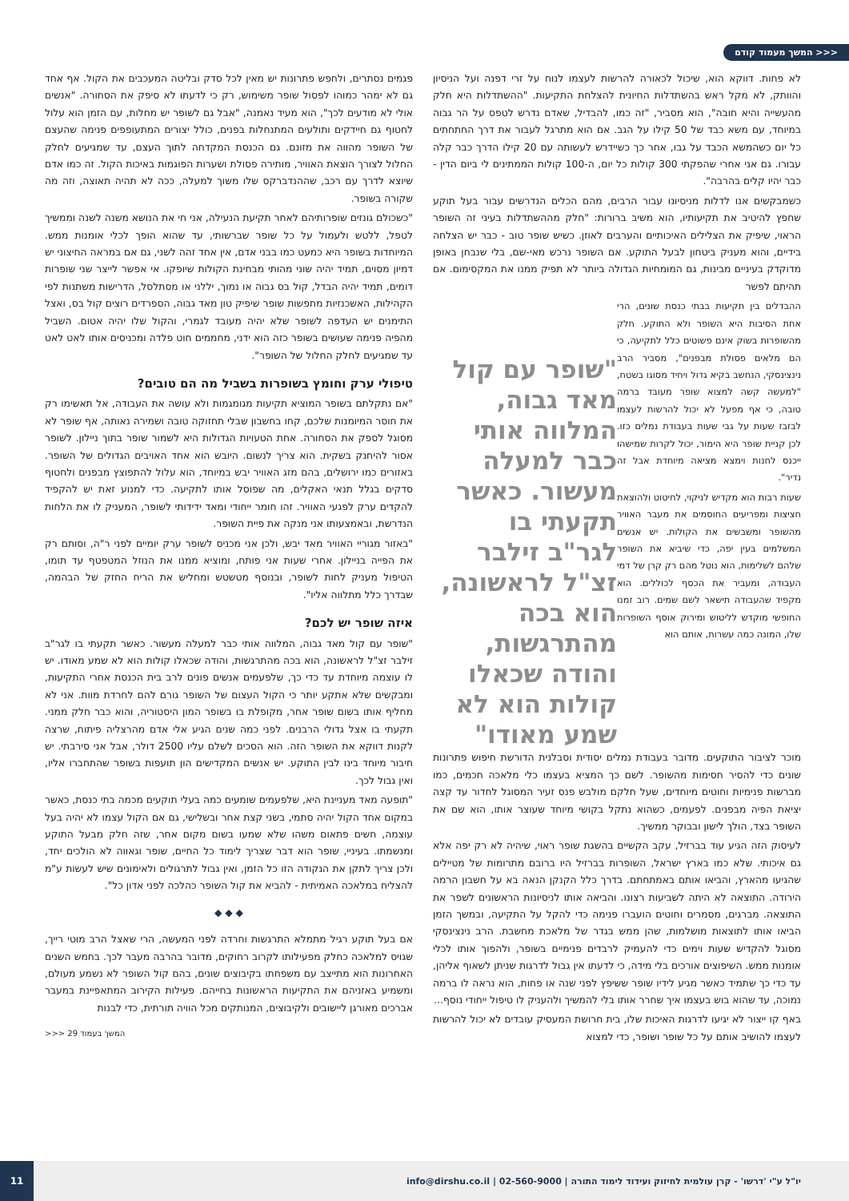<<< המשך מעמוד קודם
לא פחות. דווקא הוא, שיכול לכאורה להרשות לעצמו לנוח על זרי דפנה ועל הניסיון והוותק, לא מקל ראש בהשתדלות החיונית להצלחת התקיעות. "ההשתדלות היא חלק מהעשייה והיא חובה", הוא מסביר, "זה כמו, להבדיל, שאדם נדרש לטפס על הר גבוה במיוחד, עם משא כבד של 50 קילו על הגב. אם הוא מתרגל לעבור את דרך החתחתים כל יום כשהמשא הכבד על גבו, אחר כך כשיידרש לעשותה עם 20 קילו הדרך כבר קלה עבורו. גם אני אחרי שהפקתי 300 קולות כל יום, ה-100 קולות הממתינים לי ביום הדין - כבר יהיו קלים בהרבה".
כשמבקשים אנו לדלות מניסיונו עבור הרבים, מהם הכלים הנדרשים עבור בעל תוקע שחפץ להיטיב את תקיעותיו, הוא משיב ברורות: "חלק מההשתדלות בעיני זה השופר הראוי, שיפיק את הצלילים האיכותיים והערבים לאוזן. כשיש שופר טוב - כבר יש הצלחה בידיים, והוא מעניק ביטחון לבעל התוקע. אם השופר נרכש מאי-שם, בלי שנבחן באופן מדוקדק בעיניים מבינות, גם המומחיות הגדולה ביותר לא תפיק ממנו את המקסימום. אם תהיתם לפשר
"שופר עם קול מאד גבוה, המלווה אותי כבר למעלה מעשור. כאשר תקעתי בו לגר"ב זילבר זצ"ל לראשונה, הוא בכה מהתרגשות, והודה שכאלו קולות הוא לא שמע מאודו"
ההבדלים בין תקיעות בבתי כנסת שונים, הרי אחת הסיבות היא השופר ולא התוקע. חלק מהשופרות בשוק אינם פשוטים כלל לתקיעה, כי הם מלאים פסולת מבפנים", מסביר הרב נינצינסקי, הנחשב בקיא גדול ויחיד מסוגו בשטח, "למעשה קשה למצוא שופר מעובד ברמה טובה, כי אף מפעל לא יכול להרשות לעצמו לבזבז שעות על גבי שעות בעבודת נמלים כזו. לכן קניית שופר היא הימור, יכול לקרות שמישהו ייכנס לחנות וימצא מציאה מיוחדת אבל זה נדיר".
שעות רבות הוא מקדיש לניקוי, לחיטוט ולהוצאת חציצות ומפריעים החוסמים את מעבר האוויר מהשופר ומשבשים את הקולות. יש אנשים המשלמים בעין יפה, כדי שיביא את השופר שלהם לשלימות, הוא נוטל מהם רק קרן של דמי העבודה, ומעביר את הכסף לכוללים. הוא מקפיד שהעבודה תישאר לשם שמים. רוב זמנו החופשי מוקדש לליטוש ומירוק אוסף השופרות שלו, המונה כמה עשרות, אותם הוא
מוכר לציבור התוקעים. מדובר בעבודת נמלים יסודית וסבלנית הדורשת חיפוש פתרונות שונים כדי להסיר חסימות מהשופר. לשם כך המציא בעצמו כלי מלאכה חכמים, כמו מברשות פנימיות וחוטים מיוחדים, שעל חלקם מולבש פנס זעיר המסוגל לחדור עד קצה יציאת הפיה מבפנים. לפעמים, כשהוא נתקל בקושי מיוחד שעוצר אותו, הוא שם את השופר בצד, הולך לישון ובבוקר ממשיך.
לעיסוק הזה הגיע עוד בברזיל, עקב הקשיים בהשגת שופר ראוי, שיהיה לא רק יפה אלא גם איכותי. שלא כמו בארץ ישראל, השופרות בברזיל היו ברובם מתרומות של מטיילים שהגיעו מהארץ, והביאו אותם באמתחתם. בדרך כלל הקנקן הנאה בא על חשבון הרמה הירודה. התוצאה לא היתה לשביעות רצונו. והביאה אותו לניסיונות הראשונים לשפר את התוצאה. מברגים, מסמרים וחוטים הועברו פנימה כדי להקל על התקיעה, ובמשך הזמן הביאו אותו לתוצאות מושלמות, שהן ממש בגדר של מלאכת מחשבת. הרב נינצינסקי מסוגל להקדיש שעות וימים כדי להעמיק לרבדים פנימיים בשופר, ולהפוך אותו לכלי אומנות ממש. השיפוצים אורכים בלי מידה, כי לדעתו אין גבול לדרגות שניתן לשאוף אליהן, עד כדי כך שתמיד כאשר מגיע לידיו שופר ששיפץ לפני שנה או פחות, הוא נראה לו ברמה נמוכה, עד שהוא בוש בעצמו איך שחרר אותו בלי להמשיך ולהעניק לו טיפול ייחודי נוסף...
באף קו ייצור לא יגיעו לדרגות האיכות שלו, בית חרושת המעסיק עובדים לא יכול להרשות לעצמו להושיב אותם על כל שופר ושופר, כדי למצוא
פגמים נסתרים, ולחפש פתרונות יש מאין לכל סדק ובליטה המעכבים את הקול. אף אחד גם לא ימהר כמוהו לפסול שופר משימוש, רק כי לדעתו לא סיפק את הסחורה. "אנשים אולי לא מודעים לכך", הוא מעיד נאמנה, "אבל גם לשופר יש מחלות, עם הזמן הוא עלול לחטוף גם חיידקים ותולעים המתנחלות בפנים, כולל יצורים המתעופפים פנימה שהעצם של השופר מהווה את מזונם. גם הכנסת המקדחה לתוך העצם, עד שמגיעים לחלק החלול לצורך הוצאת האוויר, מותירה פסולת ושערות הפוגמות באיכות הקול. זה כמו אדם שיוצא לדרך עם רכב, שההנדברקס שלו משוך למעלה, ככה לא תהיה תאוצה, וזה מה שקורה בשופר.
"כשכולם גונזים שופרותיהם לאחר תקיעת הנעילה, אני חי את הנושא משנה לשנה וממשיך לטפל, ללטש ולעמול על כל שופר שברשותי, עד שהוא הופך לכלי אומנות ממש. המיוחדות בשופר היא כמעט כמו בבני אדם, אין אחד זהה לשני, גם אם במראה החיצוני יש דמיון מסוים, תמיד יהיה שוני מהותי מבחינת הקולות שיופקו. אי אפשר לייצר שני שופרות דומים, תמיד יהיה הבדל, קול בס גבוה או נמוך, יללני או מסתלסל, הדרישות משתנות לפי הקהילות, האשכנזיות מחפשות שופר שיפיק טון מאד גבוה, הספרדים רוצים קול בס, ואצל התימנים יש העדפה לשופר שלא יהיה מעובד לגמרי, והקול שלו יהיה אטום. השביל מהפיה פנימה שעושים בשופר כזה הוא ידני, מחממים חוט פלדה ומכניסים אותו לאט לאט עד שמגיעים לחלק החלול של השופר".
טיפולי ערק וחומץ בשופרות בשביל מה הם טובים?
"אם נתקלתם בשופר המוציא תקיעות מגומגמות ולא עושה את העבודה, אל תאשימו רק את חוסר המיומנות שלכם, קחו בחשבון שבלי תחזוקה טובה ושמירה נאותה, אף שופר לא מסוגל לספק את הסחורה. אחת הטעויות הגדולות היא לשמור שופר בתוך ניילון. לשופר אסור להיחנק בשקית. הוא צריך לנשום. היובש הוא אחד האויבים הגדולים של השופר. באזורים כמו ירושלים, בהם מזג האוויר יבש במיוחד, הוא עלול להתפוצץ מבפנים ולחטוף סדקים בגלל תנאי האקלים, מה שפוסל אותו לתקיעה. כדי למנוע זאת יש להקפיד להקדים ערק לפגעי האוויר. זהו חומר ייחודי ומאד ידידותי לשופר, המעניק לו את הלחות הנדרשת, ובאמצעותו אני מנקה את פיית השופר.
"באזור מגוריי האוויר מאד יבש, ולכן אני מכניס לשופר ערק יומיים לפני ר"ה, וסותם רק את הפייה בניילון. אחרי שעות אני פותח, ומוציא ממנו את הנוזל המטפטף עד תומו, הטיפול מעניק לחות לשופר, ובנוסף מטשטש ומחליש את הריח החזק של הבהמה, שבדרך כלל מתלווה אליו".
איזה שופר יש לכם?
"שופר עם קול מאד גבוה, המלווה אותי כבר למעלה מעשור. כאשר תקעתי בו לגר"ב זילבר זצ"ל לראשונה, הוא בכה מהתרגשות, והודה שכאלו קולות הוא לא שמע מאודו. יש לו עוצמה מיוחדת עד כדי כך, שלפעמים אנשים פונים לרב בית הכנסת אחרי התקיעות, ומבקשים שלא אתקע יותר כי הקול העצום של השופר גורם להם לחרדת מוות. אני לא מחליף אותו בשום שופר אחר, מקופלת בו בשופר המון היסטוריה, והוא כבר חלק ממני. תקעתי בו אצל גדולי הרבנים. לפני כמה שנים הגיע אלי אדם מהרצליה פיתוח, שרצה לקנות דווקא את השופר הזה. הוא הסכים לשלם עליו 2500 דולר, אבל אני סירבתי. יש חיבור מיוחד בינו לבין התוקע. יש אנשים המקדישים הון תועפות בשופר שהתחברו אליו, ואין גבול לכך.
"תופעה מאד מעניינת היא, שלפעמים שומעים כמה בעלי תוקעים מכמה בתי כנסת, כאשר במקום אחד הקול יהיה סתמי, בשני קצת אחר ובשלישי, גם אם הקול עצמו לא יהיה בעל עוצמה, חשים פתאום משהו שלא שמעו בשום מקום אחר, שזה חלק מבעל התוקע ומנשמתו. בעיניי, שופר הוא דבר שצריך לימוד כל החיים, שופר וגאווה לא הולכים יחד, ולכן צריך לתקן את הנקודה הזו כל הזמן, ואין גבול לתרגולים ולאימונים שיש לעשות ע"מ להצליח במלאכה האמיתית - להביא את קול השופר כהלכה לפני אדון כל".
◆ ◆ ◆
אם בעל תוקע רגיל מתמלא התרגשות וחרדה לפני המעשה, הרי שאצל הרב מוטי רייך, שגויס למלאכה כחלק מפעילותו לקרוב רחוקים, מדובר בהרבה מעבר לכך. בחמש השנים האחרונות הוא מתייצב עם משפחתו בקיבוצים שונים, בהם קול השופר לא נשמע מעולם, ומשמיע באזניהם את התקיעות הראשונות בחייהם. פעילות הקירוב המתאפיינת במעבר אברכים מאורגן ליישובים ולקיבוצים, המנותקים מכל הוויה תורתית, כדי לבנות
המשך בעמוד 29 <<<
יו"ל ע"י 'דרשו' - קרן עולמית לחיזוק ועידוד לימוד התורה | 02-560-9000 | info@dirshu.co.il 11